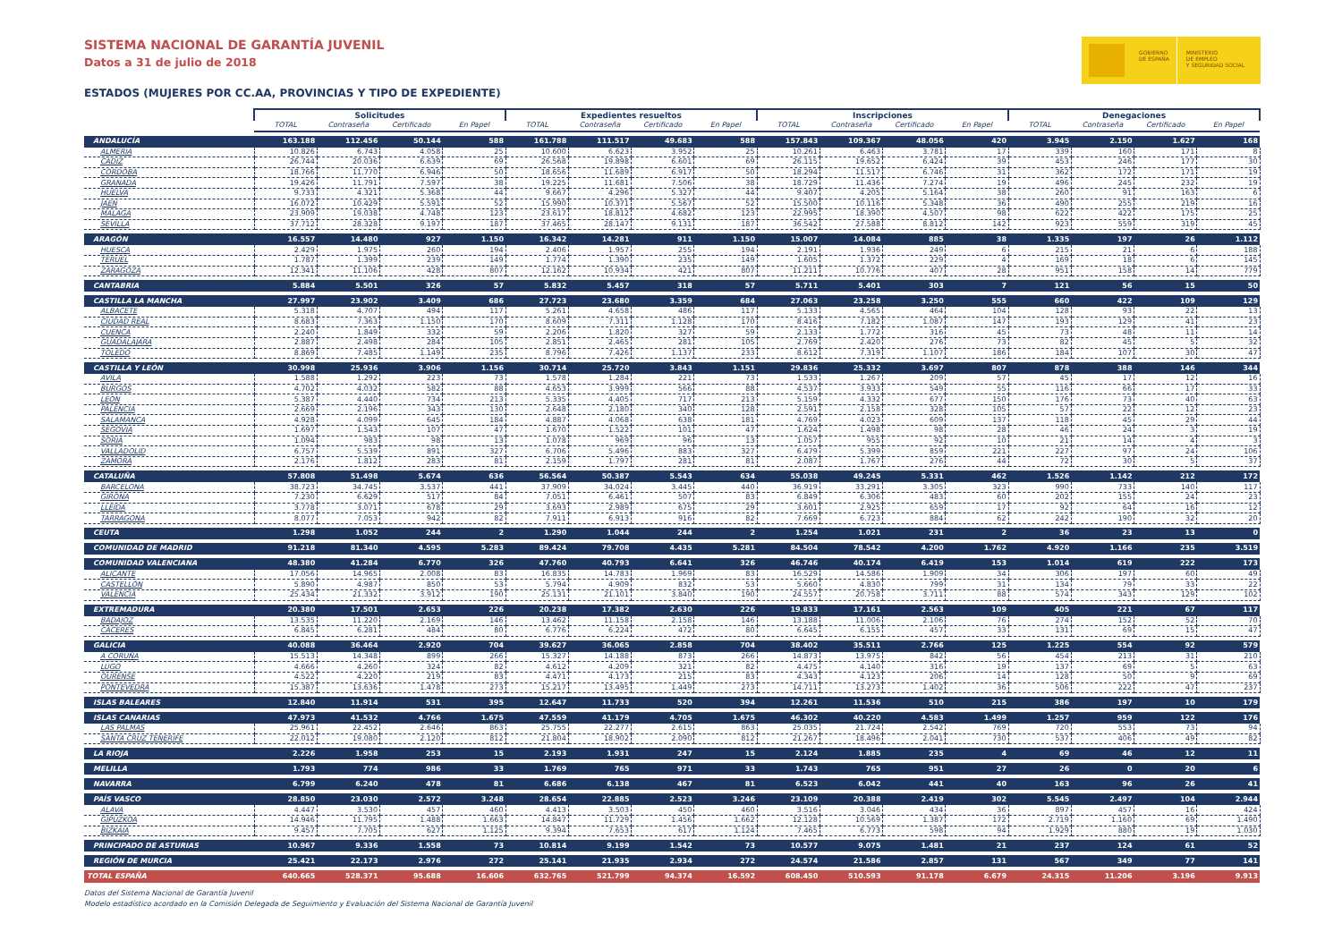GOBIERNO
DE ESPAÑA
MINISTERIO
DE EMPLEO
Y SEGURIDAD SOCIAL
SISTEMA NACIONAL DE GARANTÍA JUVENIL
Datos a 31 de julio de 2018
ESTADOS (MUJERES POR CC.AA, PROVINCIAS Y TIPO DE EXPEDIENTE)
| | Solicitudes | | | | Expedientes resueltos | | | | Inscripciones | | | | Denegaciones | | | |
| | TOTAL | Contraseña | Certificado | En Papel | TOTAL | Contraseña | Certificado | En Papel | TOTAL | Contraseña | Certificado | En Papel | TOTAL | Contraseña | Certificado | En Papel |
| ANDALUCÍA | 163.188 | 112.456 | 50.144 | 588 | 161.788 | 111.517 | 49.683 | 588 | 157.843 | 109.367 | 48.056 | 420 | 3.945 | 2.150 | 1.627 | 168 |
| ALMERIA | 10.826 | 6.743 | 4.058 | 25 | 10.600 | 6.623 | 3.952 | 25 | 10.261 | 6.463 | 3.781 | 17 | 339 | 160 | 171 | 8 |
| CADIZ | 26.744 | 20.036 | 6.639 | 69 | 26.568 | 19.898 | 6.601 | 69 | 26.115 | 19.652 | 6.424 | 39 | 453 | 246 | 177 | 30 |
| CORDOBA | 18.766 | 11.770 | 6.946 | 50 | 18.656 | 11.689 | 6.917 | 50 | 18.294 | 11.517 | 6.746 | 31 | 362 | 172 | 171 | 19 |
| GRANADA | 19.426 | 11.791 | 7.597 | 38 | 19.225 | 11.681 | 7.506 | 38 | 18.729 | 11.436 | 7.274 | 19 | 496 | 245 | 232 | 19 |
| HUELVA | 9.733 | 4.321 | 5.368 | 44 | 9.667 | 4.296 | 5.327 | 44 | 9.407 | 4.205 | 5.164 | 38 | 260 | 91 | 163 | 6 |
| JAEN | 16.072 | 10.429 | 5.591 | 52 | 15.990 | 10.371 | 5.567 | 52 | 15.500 | 10.116 | 5.348 | 36 | 490 | 255 | 219 | 16 |
| MALAGA | 23.909 | 19.038 | 4.748 | 123 | 23.617 | 18.812 | 4.682 | 123 | 22.995 | 18.390 | 4.507 | 98 | 622 | 422 | 175 | 25 |
| SEVILLA | 37.712 | 28.328 | 9.197 | 187 | 37.465 | 28.147 | 9.131 | 187 | 36.542 | 27.588 | 8.812 | 142 | 923 | 559 | 319 | 45 |
| ARAGÓN | 16.557 | 14.480 | 927 | 1.150 | 16.342 | 14.281 | 911 | 1.150 | 15.007 | 14.084 | 885 | 38 | 1.335 | 197 | 26 | 1.112 |
| HUESCA | 2.429 | 1.975 | 260 | 194 | 2.406 | 1.957 | 255 | 194 | 2.191 | 1.936 | 249 | 6 | 215 | 21 | 6 | 188 |
| TERUEL | 1.787 | 1.399 | 239 | 149 | 1.774 | 1.390 | 235 | 149 | 1.605 | 1.372 | 229 | 4 | 169 | 18 | 6 | 145 |
| ZARAGOZA | 12.341 | 11.106 | 428 | 807 | 12.162 | 10.934 | 421 | 807 | 11.211 | 10.776 | 407 | 28 | 951 | 158 | 14 | 779 |
| CANTABRIA | 5.884 | 5.501 | 326 | 57 | 5.832 | 5.457 | 318 | 57 | 5.711 | 5.401 | 303 | 7 | 121 | 56 | 15 | 50 |
| CASTILLA LA MANCHA | 27.997 | 23.902 | 3.409 | 686 | 27.723 | 23.680 | 3.359 | 684 | 27.063 | 23.258 | 3.250 | 555 | 660 | 422 | 109 | 129 |
| ALBACETE | 5.318 | 4.707 | 494 | 117 | 5.261 | 4.658 | 486 | 117 | 5.133 | 4.565 | 464 | 104 | 128 | 93 | 22 | 13 |
| CIUDAD REAL | 8.683 | 7.363 | 1.150 | 170 | 8.609 | 7.311 | 1.128 | 170 | 8.416 | 7.182 | 1.087 | 147 | 193 | 129 | 41 | 23 |
| CUENCA | 2.240 | 1.849 | 332 | 59 | 2.206 | 1.820 | 327 | 59 | 2.133 | 1.772 | 316 | 45 | 73 | 48 | 11 | 14 |
| GUADALAJARA | 2.887 | 2.498 | 284 | 105 | 2.851 | 2.465 | 281 | 105 | 2.769 | 2.420 | 276 | 73 | 82 | 45 | 5 | 32 |
| TOLEDO | 8.869 | 7.485 | 1.149 | 235 | 8.796 | 7.426 | 1.137 | 233 | 8.612 | 7.319 | 1.107 | 186 | 184 | 107 | 30 | 47 |
| CASTILLA Y LEÓN | 30.998 | 25.936 | 3.906 | 1.156 | 30.714 | 25.720 | 3.843 | 1.151 | 29.836 | 25.332 | 3.697 | 807 | 878 | 388 | 146 | 344 |
| AVILA | 1.588 | 1.292 | 223 | 73 | 1.578 | 1.284 | 221 | 73 | 1.533 | 1.267 | 209 | 57 | 45 | 17 | 12 | 16 |
| BURGOS | 4.702 | 4.032 | 582 | 88 | 4.653 | 3.999 | 566 | 88 | 4.537 | 3.933 | 549 | 55 | 116 | 66 | 17 | 33 |
| LEON | 5.387 | 4.440 | 734 | 213 | 5.335 | 4.405 | 717 | 213 | 5.159 | 4.332 | 677 | 150 | 176 | 73 | 40 | 63 |
| PALENCIA | 2.669 | 2.196 | 343 | 130 | 2.648 | 2.180 | 340 | 128 | 2.591 | 2.158 | 328 | 105 | 57 | 22 | 12 | 23 |
| SALAMANCA | 4.928 | 4.099 | 645 | 184 | 4.887 | 4.068 | 638 | 181 | 4.769 | 4.023 | 609 | 137 | 118 | 45 | 29 | 44 |
| SEGOVIA | 1.697 | 1.543 | 107 | 47 | 1.670 | 1.522 | 101 | 47 | 1.624 | 1.498 | 98 | 28 | 46 | 24 | 3 | 19 |
| SORIA | 1.094 | 983 | 98 | 13 | 1.078 | 969 | 96 | 13 | 1.057 | 955 | 92 | 10 | 21 | 14 | 4 | 3 |
| VALLADOLID | 6.757 | 5.539 | 891 | 327 | 6.706 | 5.496 | 883 | 327 | 6.479 | 5.399 | 859 | 221 | 227 | 97 | 24 | 106 |
| ZAMORA | 2.176 | 1.812 | 283 | 81 | 2.159 | 1.797 | 281 | 81 | 2.087 | 1.767 | 276 | 44 | 72 | 30 | 5 | 37 |
| CATALUÑA | 57.808 | 51.498 | 5.674 | 636 | 56.564 | 50.387 | 5.543 | 634 | 55.038 | 49.245 | 5.331 | 462 | 1.526 | 1.142 | 212 | 172 |
| BARCELONA | 38.723 | 34.745 | 3.537 | 441 | 37.909 | 34.024 | 3.445 | 440 | 36.919 | 33.291 | 3.305 | 323 | 990 | 733 | 140 | 117 |
| GIRONA | 7.230 | 6.629 | 517 | 84 | 7.051 | 6.461 | 507 | 83 | 6.849 | 6.306 | 483 | 60 | 202 | 155 | 24 | 23 |
| LLEIDA | 3.778 | 3.071 | 678 | 29 | 3.693 | 2.989 | 675 | 29 | 3.601 | 2.925 | 659 | 17 | 92 | 64 | 16 | 12 |
| TARRAGONA | 8.077 | 7.053 | 942 | 82 | 7.911 | 6.913 | 916 | 82 | 7.669 | 6.723 | 884 | 62 | 242 | 190 | 32 | 20 |
| CEUTA | 1.298 | 1.052 | 244 | 2 | 1.290 | 1.044 | 244 | 2 | 1.254 | 1.021 | 231 | 2 | 36 | 23 | 13 | 0 |
| COMUNIDAD DE MADRID | 91.218 | 81.340 | 4.595 | 5.283 | 89.424 | 79.708 | 4.435 | 5.281 | 84.504 | 78.542 | 4.200 | 1.762 | 4.920 | 1.166 | 235 | 3.519 |
| COMUNIDAD VALENCIANA | 48.380 | 41.284 | 6.770 | 326 | 47.760 | 40.793 | 6.641 | 326 | 46.746 | 40.174 | 6.419 | 153 | 1.014 | 619 | 222 | 173 |
| ALICANTE | 17.056 | 14.965 | 2.008 | 83 | 16.835 | 14.783 | 1.969 | 83 | 16.529 | 14.586 | 1.909 | 34 | 306 | 197 | 60 | 49 |
| CASTELLÓN | 5.890 | 4.987 | 850 | 53 | 5.794 | 4.909 | 832 | 53 | 5.660 | 4.830 | 799 | 31 | 134 | 79 | 33 | 22 |
| VALENCIA | 25.434 | 21.332 | 3.912 | 190 | 25.131 | 21.101 | 3.840 | 190 | 24.557 | 20.758 | 3.711 | 88 | 574 | 343 | 129 | 102 |
| EXTREMADURA | 20.380 | 17.501 | 2.653 | 226 | 20.238 | 17.382 | 2.630 | 226 | 19.833 | 17.161 | 2.563 | 109 | 405 | 221 | 67 | 117 |
| BADAJOZ | 13.535 | 11.220 | 2.169 | 146 | 13.462 | 11.158 | 2.158 | 146 | 13.188 | 11.006 | 2.106 | 76 | 274 | 152 | 52 | 70 |
| CÁCERES | 6.845 | 6.281 | 484 | 80 | 6.776 | 6.224 | 472 | 80 | 6.645 | 6.155 | 457 | 33 | 131 | 69 | 15 | 47 |
| GALICIA | 40.088 | 36.464 | 2.920 | 704 | 39.627 | 36.065 | 2.858 | 704 | 38.402 | 35.511 | 2.766 | 125 | 1.225 | 554 | 92 | 579 |
| A CORUÑA | 15.513 | 14.348 | 899 | 266 | 15.327 | 14.188 | 873 | 266 | 14.873 | 13.975 | 842 | 56 | 454 | 213 | 31 | 210 |
| LUGO | 4.666 | 4.260 | 324 | 82 | 4.612 | 4.209 | 321 | 82 | 4.475 | 4.140 | 316 | 19 | 137 | 69 | 5 | 63 |
| OURENSE | 4.522 | 4.220 | 219 | 83 | 4.471 | 4.173 | 215 | 83 | 4.343 | 4.123 | 206 | 14 | 128 | 50 | 9 | 69 |
| PONTEVEDRA | 15.387 | 13.636 | 1.478 | 273 | 15.217 | 13.495 | 1.449 | 273 | 14.711 | 13.273 | 1.402 | 36 | 506 | 222 | 47 | 237 |
| ISLAS BALEARES | 12.840 | 11.914 | 531 | 395 | 12.647 | 11.733 | 520 | 394 | 12.261 | 11.536 | 510 | 215 | 386 | 197 | 10 | 179 |
| ISLAS CANARIAS | 47.973 | 41.532 | 4.766 | 1.675 | 47.559 | 41.179 | 4.705 | 1.675 | 46.302 | 40.220 | 4.583 | 1.499 | 1.257 | 959 | 122 | 176 |
| LAS PALMAS | 25.961 | 22.452 | 2.646 | 863 | 25.755 | 22.277 | 2.615 | 863 | 25.035 | 21.724 | 2.542 | 769 | 720 | 553 | 73 | 94 |
| SANTA CRUZ TENERIFE | 22.012 | 19.080 | 2.120 | 812 | 21.804 | 18.902 | 2.090 | 812 | 21.267 | 18.496 | 2.041 | 730 | 537 | 406 | 49 | 82 |
| LA RIOJA | 2.226 | 1.958 | 253 | 15 | 2.193 | 1.931 | 247 | 15 | 2.124 | 1.885 | 235 | 4 | 69 | 46 | 12 | 11 |
| MELILLA | 1.793 | 774 | 986 | 33 | 1.769 | 765 | 971 | 33 | 1.743 | 765 | 951 | 27 | 26 | 0 | 20 | 6 |
| NAVARRA | 6.799 | 6.240 | 478 | 81 | 6.686 | 6.138 | 467 | 81 | 6.523 | 6.042 | 441 | 40 | 163 | 96 | 26 | 41 |
| PAÍS VASCO | 28.850 | 23.030 | 2.572 | 3.248 | 28.654 | 22.885 | 2.523 | 3.246 | 23.109 | 20.388 | 2.419 | 302 | 5.545 | 2.497 | 104 | 2.944 |
| ALAVA | 4.447 | 3.530 | 457 | 460 | 4.413 | 3.503 | 450 | 460 | 3.516 | 3.046 | 434 | 36 | 897 | 457 | 16 | 424 |
| GIPUZKOA | 14.946 | 11.795 | 1.488 | 1.663 | 14.847 | 11.729 | 1.456 | 1.662 | 12.128 | 10.569 | 1.387 | 172 | 2.719 | 1.160 | 69 | 1.490 |
| BIZKAIA | 9.457 | 7.705 | 627 | 1.125 | 9.394 | 7.653 | 617 | 1.124 | 7.465 | 6.773 | 598 | 94 | 1.929 | 880 | 19 | 1.030 |
| PRINCIPADO DE ASTURIAS | 10.967 | 9.336 | 1.558 | 73 | 10.814 | 9.199 | 1.542 | 73 | 10.577 | 9.075 | 1.481 | 21 | 237 | 124 | 61 | 52 |
| REGIÓN DE MURCIA | 25.421 | 22.173 | 2.976 | 272 | 25.141 | 21.935 | 2.934 | 272 | 24.574 | 21.586 | 2.857 | 131 | 567 | 349 | 77 | 141 |
| TOTAL ESPAÑA | 640.665 | 528.371 | 95.688 | 16.606 | 632.765 | 521.799 | 94.374 | 16.592 | 608.450 | 510.593 | 91.178 | 6.679 | 24.315 | 11.206 | 3.196 | 9.913 |
Datos del Sistema Nacional de Garantía Juvenil
Modelo estadístico acordado en la Comisión Delegada de Seguimiento y Evaluación del Sistema Nacional de Garantía Juvenil